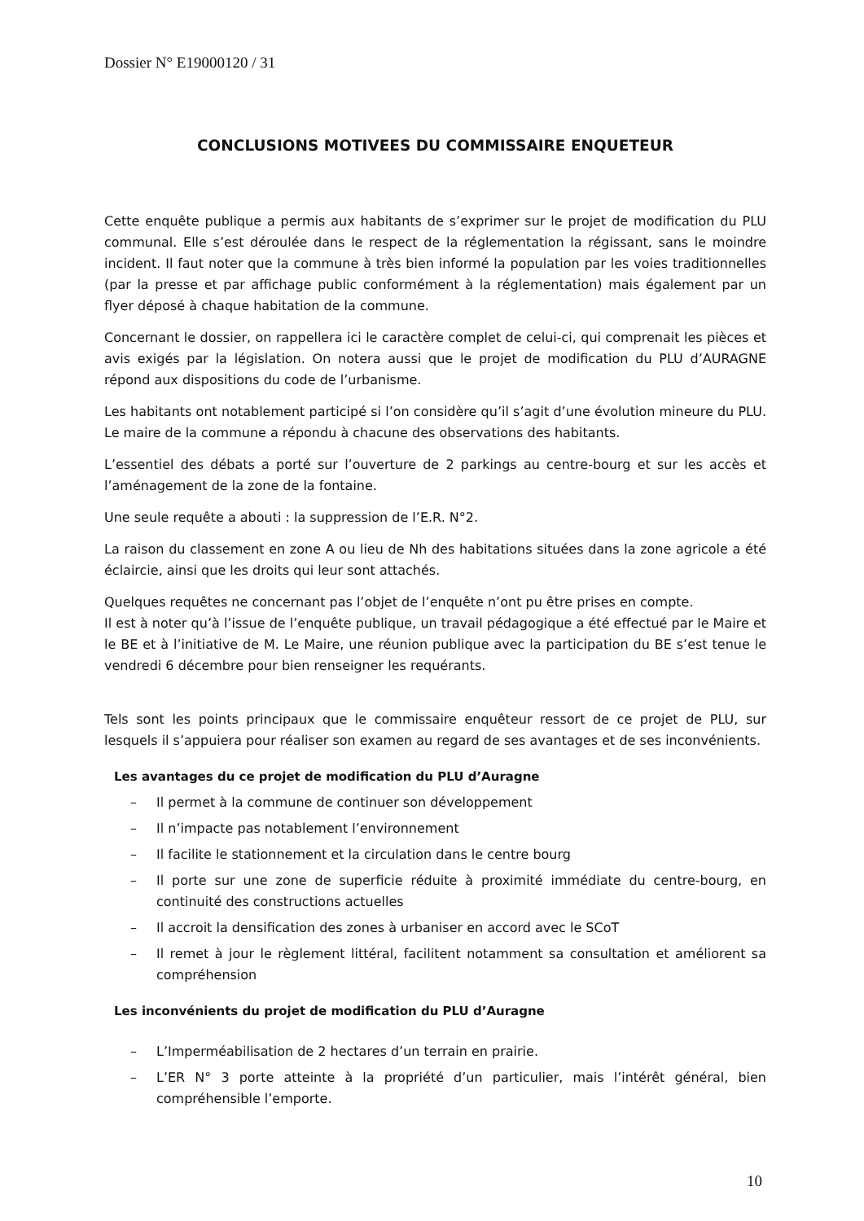Dossier N° E19000120 / 31
CONCLUSIONS MOTIVEES DU COMMISSAIRE ENQUETEUR
Cette enquête publique a permis aux habitants de s’exprimer sur le projet de modification du PLU communal. Elle s’est déroulée dans le respect de la réglementation la régissant, sans le moindre incident. Il faut noter que la commune à très bien informé la population par les voies traditionnelles (par la presse et par affichage public conformément à la réglementation) mais également par un flyer déposé à chaque habitation de la commune.
Concernant le dossier, on rappellera ici le caractère complet de celui-ci, qui comprenait les pièces et avis exigés par la législation. On notera aussi que le projet de modification du PLU d’AURAGNE répond aux dispositions du code de l’urbanisme.
Les habitants ont notablement participé si l’on considère qu’il s’agit d’une évolution mineure du PLU. Le maire de la commune a répondu à chacune des observations des habitants.
L’essentiel des débats a porté sur l’ouverture de 2 parkings au centre-bourg et sur les accès et l’aménagement de la zone de la fontaine.
Une seule requête a abouti : la suppression de l’E.R. N°2.
La raison du classement en zone A ou lieu de Nh des habitations situées dans la zone agricole a été éclaircie, ainsi que les droits qui leur sont attachés.
Quelques requêtes ne concernant pas l’objet de l’enquête n’ont pu être prises en compte.
Il est à noter qu’à l’issue de l’enquête publique, un travail pédagogique a été effectué par le Maire et le BE et à l’initiative de M. Le Maire, une réunion publique avec la participation du BE s’est tenue le vendredi 6 décembre pour bien renseigner les requérants.
Tels sont les points principaux que le commissaire enquêteur ressort de ce projet de PLU, sur lesquels il s’appuiera pour réaliser son examen au regard de ses avantages et de ses inconvénients.
Les avantages du ce projet de modification du PLU d’Auragne
– Il permet à la commune de continuer son développement
– Il n’impacte pas notablement l’environnement
– Il facilite le stationnement et la circulation dans le centre bourg
– Il porte sur une zone de superficie réduite à proximité immédiate du centre-bourg, en continuité des constructions actuelles
– Il accroit la densification des zones à urbaniser en accord avec le SCoT
– Il remet à jour le règlement littéral, facilitent notamment sa consultation et améliorent sa compréhension
Les inconvénients du projet de modification du PLU d’Auragne
– L’Imperméabilisation de 2 hectares d’un terrain en prairie.
– L’ER N° 3 porte atteinte à la propriété d’un particulier, mais l’intérêt général, bien compréhensible l’emporte.
10